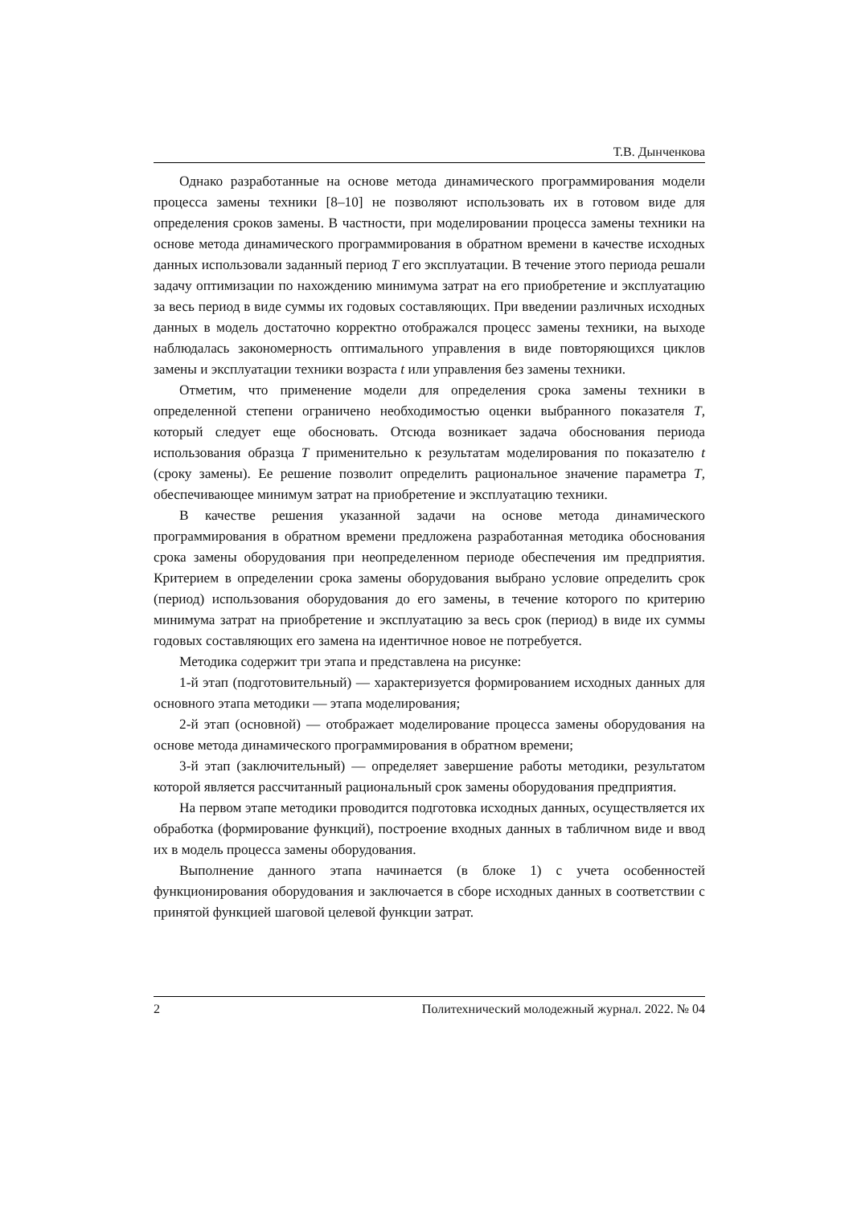Т.В. Дынченкова
Однако разработанные на основе метода динамического программирования модели процесса замены техники [8–10] не позволяют использовать их в готовом виде для определения сроков замены. В частности, при моделировании процесса замены техники на основе метода динамического программирования в обратном времени в качестве исходных данных использовали заданный период T его эксплуатации. В течение этого периода решали задачу оптимизации по нахождению минимума затрат на его приобретение и эксплуатацию за весь период в виде суммы их годовых составляющих. При введении различных исходных данных в модель достаточно корректно отображался процесс замены техники, на выходе наблюдалась закономерность оптимального управления в виде повторяющихся циклов замены и эксплуатации техники возраста t или управления без замены техники.
Отметим, что применение модели для определения срока замены техники в определенной степени ограничено необходимостью оценки выбранного показателя T, который следует еще обосновать. Отсюда возникает задача обоснования периода использования образца T применительно к результатам моделирования по показателю t (сроку замены). Ее решение позволит определить рациональное значение параметра T, обеспечивающее минимум затрат на приобретение и эксплуатацию техники.
В качестве решения указанной задачи на основе метода динамического программирования в обратном времени предложена разработанная методика обоснования срока замены оборудования при неопределенном периоде обеспечения им предприятия. Критерием в определении срока замены оборудования выбрано условие определить срок (период) использования оборудования до его замены, в течение которого по критерию минимума затрат на приобретение и эксплуатацию за весь срок (период) в виде их суммы годовых составляющих его замена на идентичное новое не потребуется.
Методика содержит три этапа и представлена на рисунке:
1-й этап (подготовительный) — характеризуется формированием исходных данных для основного этапа методики — этапа моделирования;
2-й этап (основной) — отображает моделирование процесса замены оборудования на основе метода динамического программирования в обратном времени;
3-й этап (заключительный) — определяет завершение работы методики, результатом которой является рассчитанный рациональный срок замены оборудования предприятия.
На первом этапе методики проводится подготовка исходных данных, осуществляется их обработка (формирование функций), построение входных данных в табличном виде и ввод их в модель процесса замены оборудования.
Выполнение данного этапа начинается (в блоке 1) с учета особенностей функционирования оборудования и заключается в сборе исходных данных в соответствии с принятой функцией шаговой целевой функции затрат.
2 Политехнический молодежный журнал. 2022. № 04